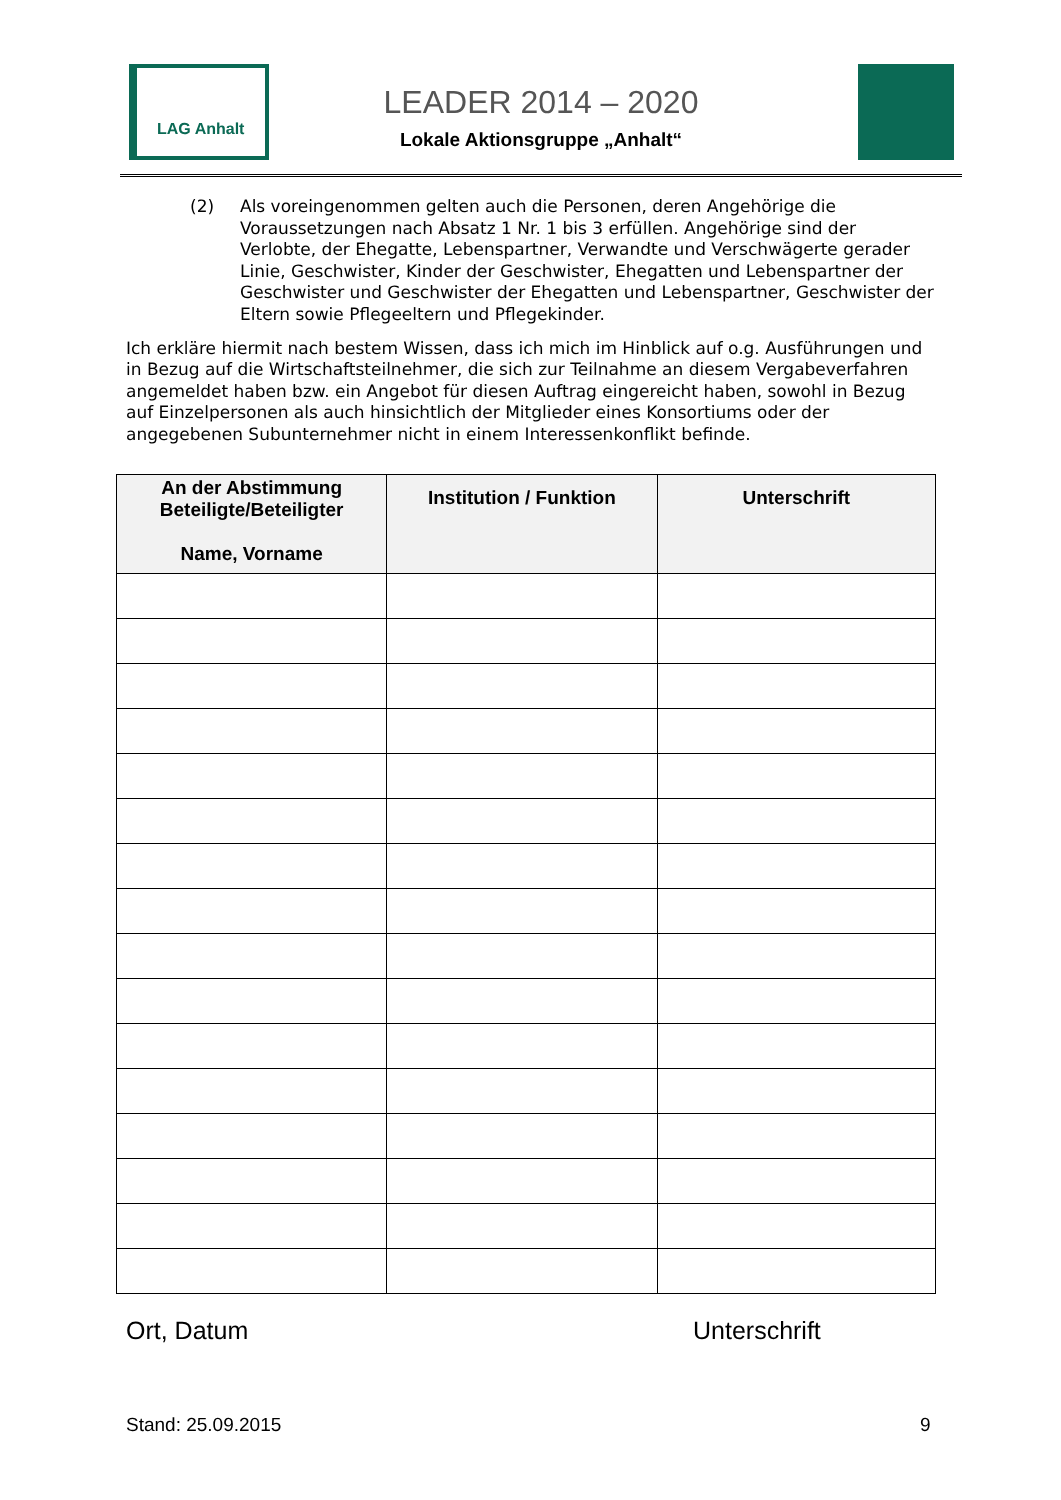LAG Anhalt
LEADER 2014 – 2020
Lokale Aktionsgruppe „Anhalt“
(2) Als voreingenommen gelten auch die Personen, deren Angehörige die Voraussetzungen nach Absatz 1 Nr. 1 bis 3 erfüllen. Angehörige sind der Verlobte, der Ehegatte, Lebenspartner, Verwandte und Verschwägerte gerader Linie, Geschwister, Kinder der Geschwister, Ehegatten und Lebenspartner der Geschwister und Geschwister der Ehegatten und Lebenspartner, Geschwister der Eltern sowie Pflegeeltern und Pflegekinder.
Ich erkläre hiermit nach bestem Wissen, dass ich mich im Hinblick auf o.g. Ausführungen und in Bezug auf die Wirtschaftsteilnehmer, die sich zur Teilnahme an diesem Vergabeverfahren angemeldet haben bzw. ein Angebot für diesen Auftrag eingereicht haben, sowohl in Bezug auf Einzelpersonen als auch hinsichtlich der Mitglieder eines Konsortiums oder der angegebenen Subunternehmer nicht in einem Interessenkonflikt befinde.
| An der Abstimmung Beteiligte/Beteiligter Name, Vorname | Institution / Funktion | Unterschrift |
| --- | --- | --- |
Ort, Datum Unterschrift
Stand: 25.09.2015 9